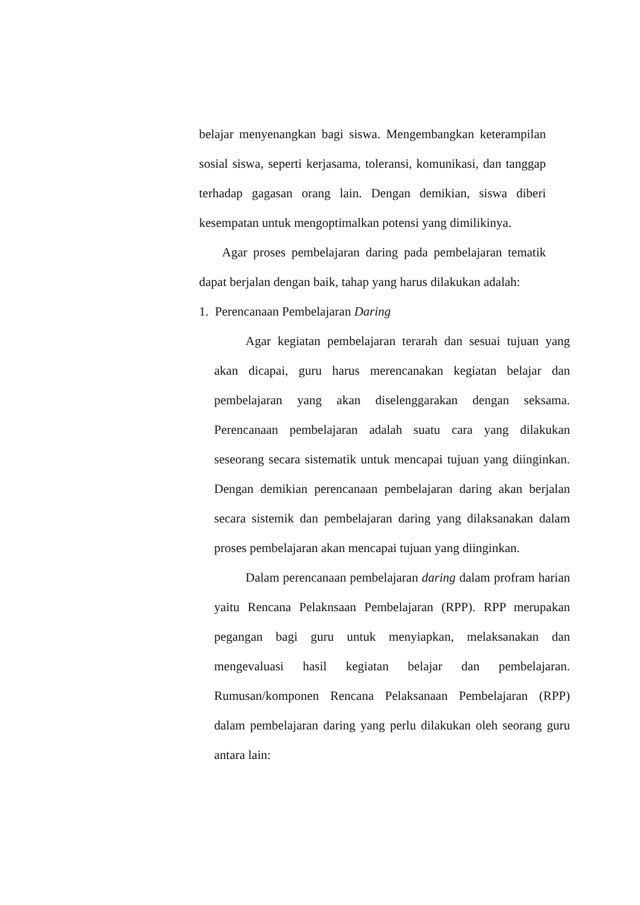belajar menyenangkan bagi siswa. Mengembangkan keterampilan sosial siswa, seperti kerjasama, toleransi, komunikasi, dan tanggap terhadap gagasan orang lain. Dengan demikian, siswa diberi kesempatan untuk mengoptimalkan potensi yang dimilikinya.
Agar proses pembelajaran daring pada pembelajaran tematik dapat berjalan dengan baik, tahap yang harus dilakukan adalah:
1. Perencanaan Pembelajaran Daring
Agar kegiatan pembelajaran terarah dan sesuai tujuan yang akan dicapai, guru harus merencanakan kegiatan belajar dan pembelajaran yang akan diselenggarakan dengan seksama. Perencanaan pembelajaran adalah suatu cara yang dilakukan seseorang secara sistematik untuk mencapai tujuan yang diinginkan. Dengan demikian perencanaan pembelajaran daring akan berjalan secara sistemik dan pembelajaran daring yang dilaksanakan dalam proses pembelajaran akan mencapai tujuan yang diinginkan.
Dalam perencanaan pembelajaran daring dalam profram harian yaitu Rencana Pelaknsaan Pembelajaran (RPP). RPP merupakan pegangan bagi guru untuk menyiapkan, melaksanakan dan mengevaluasi hasil kegiatan belajar dan pembelajaran. Rumusan/komponen Rencana Pelaksanaan Pembelajaran (RPP) dalam pembelajaran daring yang perlu dilakukan oleh seorang guru antara lain: